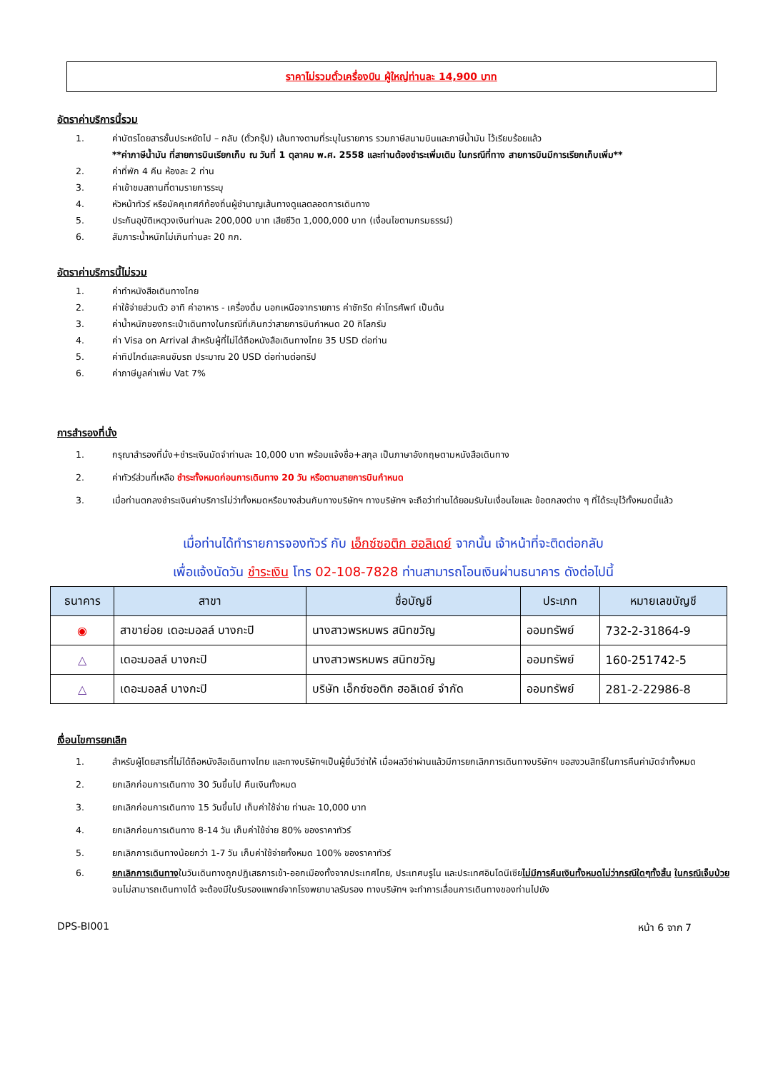ราคาไม่รวมตั๋วเครื่องบิน ผู้ใหญ่ท่านละ 14,900 บาท
อัตราค่าบริการนี้รวม
1. ค่าบัตรโดยสารชั้นประหยัดไป – กลับ (ตั๋วกรุ๊ป) เส้นทางตามที่ระบุในรายการ รวมภาษีสนามบินและภาษีน้ำมัน ไว้เรียบร้อยแล้ว
**ค่าภาษีน้ำมัน ที่สายการบินเรียกเก็บ ณ วันที่ 1 ตุลาคม พ.ศ. 2558 และท่านต้องชำระเพิ่มเติม ในกรณีที่ทาง สายการบินมีการเรียกเก็บเพิ่ม**
2. ค่าที่พัก 4 คืน ห้องละ 2 ท่าน
3. ค่าเข้าชมสถานที่ตามรายการระบุ
4. หัวหน้าทัวร์ หรือมัคคุเทศก์ท้องถิ่นผู้ชำนาญเส้นทางดูแลตลอดการเดินทาง
5. ประกันอุบัติเหตุวงเงินท่านละ 200,000 บาท เสียชีวิต 1,000,000 บาท (เงื่อนไขตามกรมธรรม์)
6. สัมภาระน้ำหนักไม่เกินท่านละ 20 กก.
อัตราค่าบริการนี้ไม่รวม
1. ค่าทำหนังสือเดินทางไทย
2. ค่าใช้จ่ายส่วนตัว อาทิ ค่าอาหาร - เครื่องดื่ม นอกเหนือจากรายการ ค่าซักรีด ค่าโทรศัพท์ เป็นต้น
3. ค่าน้ำหนักของกระเป๋าเดินทางในกรณีที่เกินกว่าสายการบินกำหนด 20 กิโลกรัม
4. ค่า Visa on Arrival สำหรับผู้ที่ไม่ได้ถือหนังสือเดินทางไทย 35 USD ต่อท่าน
5. ค่าทิปไกด์และคนขับรถ ประมาณ 20 USD ต่อท่านต่อทริป
6. ค่าภาษีมูลค่าเพิ่ม Vat 7%
การสำรองที่นั่ง
1. กรุณาสำรองที่นั่ง+ชำระเงินมัดจำท่านละ 10,000 บาท พร้อมแจ้งชื่อ+สกุล เป็นภาษาอังกฤษตามหนังสือเดินทาง
2. ค่าทัวร์ส่วนที่เหลือ ชำระทั้งหมดก่อนการเดินทาง 20 วัน หรือตามสายการบินกำหนด
3. เมื่อท่านตกลงชำระเงินค่าบริการไม่ว่าทั้งหมดหรือบางส่วนกับทางบริษัทฯ ทางบริษัทฯ จะถือว่าท่านได้ยอมรับในเงื่อนไขและ ข้อตกลงต่าง ๆ ที่ได้ระบุไว้ทั้งหมดนี้แล้ว
เมื่อท่านได้ทำรายการจองทัวร์ กับ เอ็กซ์ซอติก ฮอลิเดย์ จากนั้น เจ้าหน้าที่จะติดต่อกลับ
เพื่อแจ้งนัดวัน ชำระเงิน โทร 02-108-7828 ท่านสามารถโอนเงินผ่านธนาคาร ดังต่อไปนี้
| ธนาคาร | สาขา | ชื่อบัญชี | ประเภท | หมายเลขบัญชี |
| --- | --- | --- | --- | --- |
| ◉ | สาขาย่อย เดอะมอลล์ บางกะปิ | นางสาวพรหมพร สนิทขวัญ | ออมทรัพย์ | 732-2-31864-9 |
| △ | เดอะมอลล์ บางกะปิ | นางสาวพรหมพร สนิทขวัญ | ออมทรัพย์ | 160-251742-5 |
| △ | เดอะมอลล์ บางกะปิ | บริษัท เอ็กซ์ซอติก ฮอลิเดย์ จำกัด | ออมทรัพย์ | 281-2-22986-8 |
เงื่อนไขการยกเลิก
1. สำหรับผู้โดยสารที่ไม่ได้ถือหนังสือเดินทางไทย และทางบริษัทฯเป็นผู้ยื่นวีซ่าให้ เมื่อผลวีซ่าผ่านแล้วมีการยกเลิกการเดินทางบริษัทฯ ขอสงวนสิทธิ์ในการคืนค่ามัดจำทั้งหมด
2. ยกเลิกก่อนการเดินทาง 30 วันขึ้นไป คืนเงินทั้งหมด
3. ยกเลิกก่อนการเดินทาง 15 วันขึ้นไป เก็บค่าใช้จ่าย ท่านละ 10,000 บาท
4. ยกเลิกก่อนการเดินทาง 8-14 วัน เก็บค่าใช้จ่าย 80% ของราคาทัวร์
5. ยกเลิกการเดินทางน้อยกว่า 1-7 วัน เก็บค่าใช้จ่ายทั้งหมด 100% ของราคาทัวร์
6. ยกเลิกการเดินทางในวันเดินทางถูกปฏิเสธการเข้า-ออกเมืองทั้งจากประเทศไทย, ประเทศบรูไน และประเทศอินโดนีเซียไม่มีการคืนเงินทั้งหมดไม่ว่ากรณีใดๆทั้งสิ้น ในกรณีเจ็บป่วย จนไม่สามารถเดินทางได้ จะต้องมีใบรับรองแพทย์จากโรงพยาบาลรับรอง ทางบริษัทฯ จะทำการเลื่อนการเดินทางของท่านไปยัง
DPS-BI001 หน้า 6 จาก 7